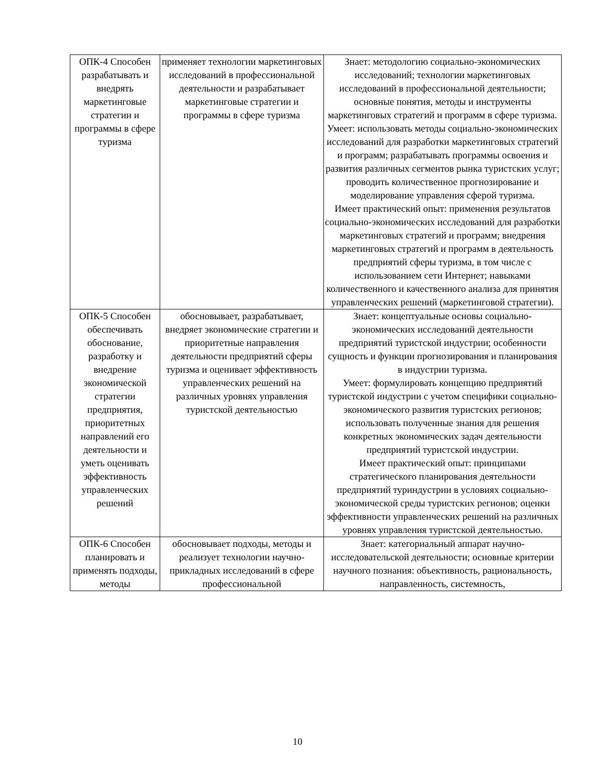| ОПК-4 Способен разрабатывать и внедрять маркетинговые стратегии и программы в сфере туризма | применяет технологии маркетинговых исследований в профессиональной деятельности и разрабатывает маркетинговые стратегии и программы в сфере туризма | Знает: методологию социально-экономических исследований; технологии маркетинговых исследований в профессиональной деятельности; основные понятия, методы и инструменты маркетинговых стратегий и программ в сфере туризма. Умеет: использовать методы социально-экономических исследований для разработки маркетинговых стратегий и программ; разрабатывать программы освоения и развития различных сегментов рынка туристских услуг; проводить количественное прогнозирование и моделирование управления сферой туризма. Имеет практический опыт: применения результатов социально-экономических исследований для разработки маркетинговых стратегий и программ; внедрения маркетинговых стратегий и программ в деятельность предприятий сферы туризма, в том числе с использованием сети Интернет; навыками количественного и качественного анализа для принятия управленческих решений (маркетинговой стратегии). |
| ОПК-5 Способен обеспечивать обоснование, разработку и внедрение экономической стратегии предприятия, приоритетных направлений его деятельности и уметь оценивать эффективность управленческих решений | обосновывает, разрабатывает, внедряет экономические стратегии и приоритетные направления деятельности предприятий сферы туризма и оценивает эффективность управленческих решений на различных уровнях управления туристской деятельностью | Знает: концептуальные основы социально-экономических исследований деятельности предприятий туристской индустрии; особенности сущность и функции прогнозирования и планирования в индустрии туризма. Умеет: формулировать концепцию предприятий туристской индустрии с учетом специфики социально-экономического развития туристских регионов; использовать полученные знания для решения конкретных экономических задач деятельности предприятий туристской индустрии. Имеет практический опыт: принципами стратегического планирования деятельности предприятий туриндустрии в условиях социально-экономической среды туристских регионов; оценки эффективности управленческих решений на различных уровнях управления туристской деятельностью. |
| ОПК-6 Способен планировать и применять подходы, методы | обосновывает подходы, методы и реализует технологии научно-прикладных исследований в сфере профессиональной | Знает: категориальный аппарат научно-исследовательской деятельности; основные критерии научного познания: объективность, рациональность, направленность, системность, |
10